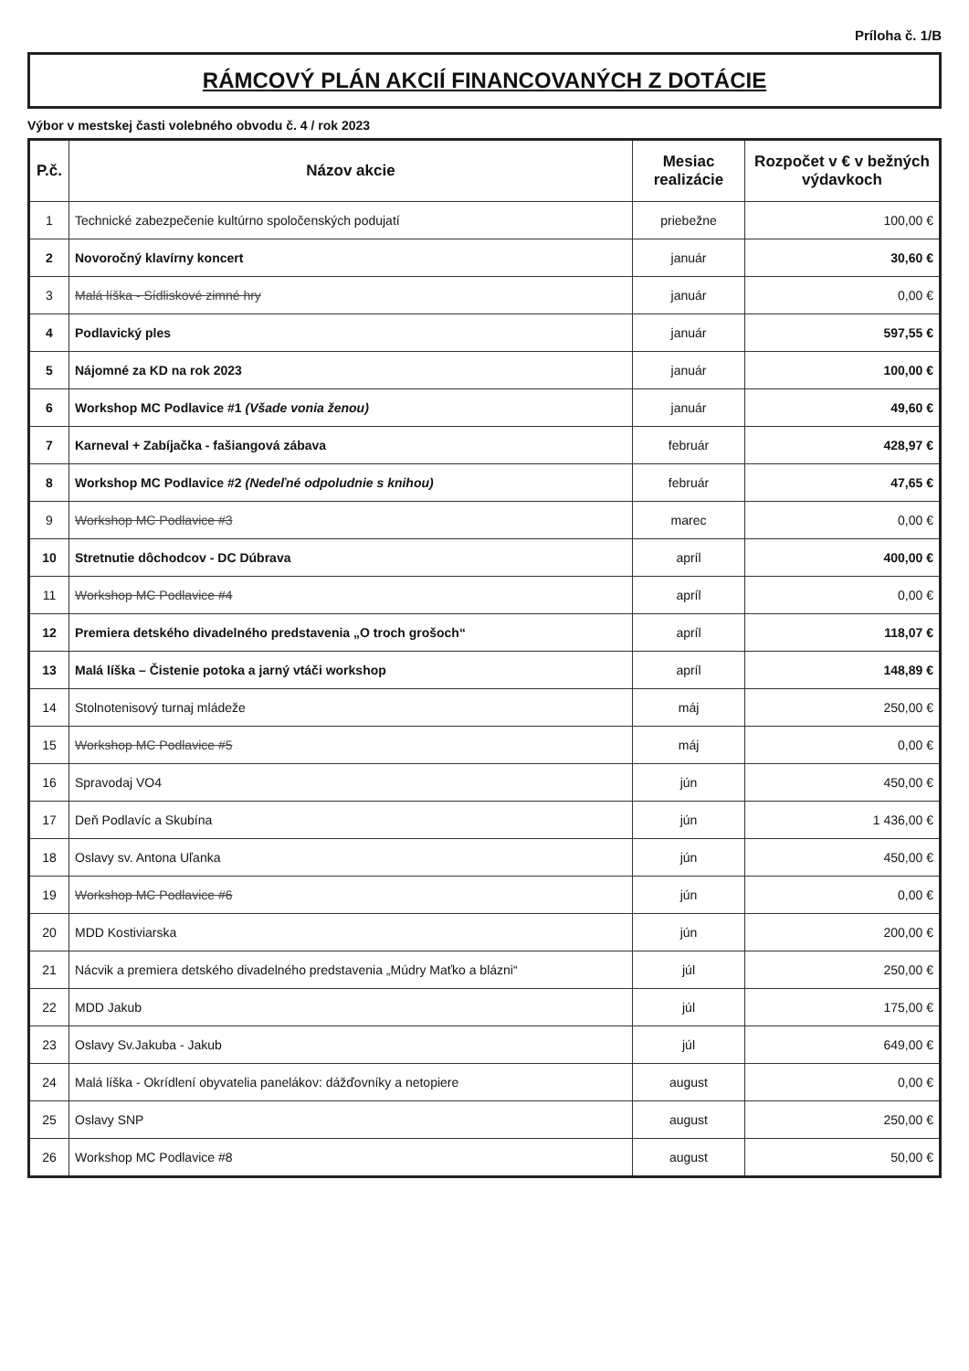Príloha č. 1/B
RÁMCOVÝ PLÁN AKCIÍ FINANCOVANÝCH Z DOTÁCIE
Výbor v mestskej časti volebného obvodu č. 4 / rok 2023
| P.č. | Názov akcie | Mesiac realizácie | Rozpočet v € v bežných výdavkoch |
| --- | --- | --- | --- |
| 1 | Technické zabezpečenie kultúrno spoločenských podujatí | priebežne | 100,00 € |
| 2 | Novoročný klavírny koncert | január | 30,60 € |
| 3 | Malá líška - Sídliskové zimné hry | január | 0,00 € |
| 4 | Podlavický ples | január | 597,55 € |
| 5 | Nájomné za KD na rok 2023 | január | 100,00 € |
| 6 | Workshop MC Podlavice #1 (Všade vonia ženou) | január | 49,60 € |
| 7 | Karneval + Zabíjačka - fašiangová zábava | február | 428,97 € |
| 8 | Workshop MC Podlavice #2 (Nedeľné odpoludnie s knihou) | február | 47,65 € |
| 9 | Workshop MC Podlavice #3 | marec | 0,00 € |
| 10 | Stretnutie dôchodcov - DC Dúbrava | apríl | 400,00 € |
| 11 | Workshop MC Podlavice #4 | apríl | 0,00 € |
| 12 | Premiera detského divadelného predstavenia „O troch grošoch“ | apríl | 118,07 € |
| 13 | Malá líška – Čistenie potoka a jarný vtáči workshop | apríl | 148,89 € |
| 14 | Stolnotenisový turnaj mládeže | máj | 250,00 € |
| 15 | Workshop MC Podlavice #5 | máj | 0,00 € |
| 16 | Spravodaj VO4 | jún | 450,00 € |
| 17 | Deň Podlavíc a Skubína | jún | 1 436,00 € |
| 18 | Oslavy sv. Antona Uľanka | jún | 450,00 € |
| 19 | Workshop MC Podlavice #6 | jún | 0,00 € |
| 20 | MDD Kostiviarska | jún | 200,00 € |
| 21 | Nácvik a premiera detského divadelného predstavenia „Múdry Maťko a blázni“ | júl | 250,00 € |
| 22 | MDD Jakub | júl | 175,00 € |
| 23 | Oslavy Sv.Jakuba - Jakub | júl | 649,00 € |
| 24 | Malá líška - Okrídlení obyvatelia panelákov: dážďovníky a netopiere | august | 0,00 € |
| 25 | Oslavy SNP | august | 250,00 € |
| 26 | Workshop MC Podlavice #8 | august | 50,00 € |